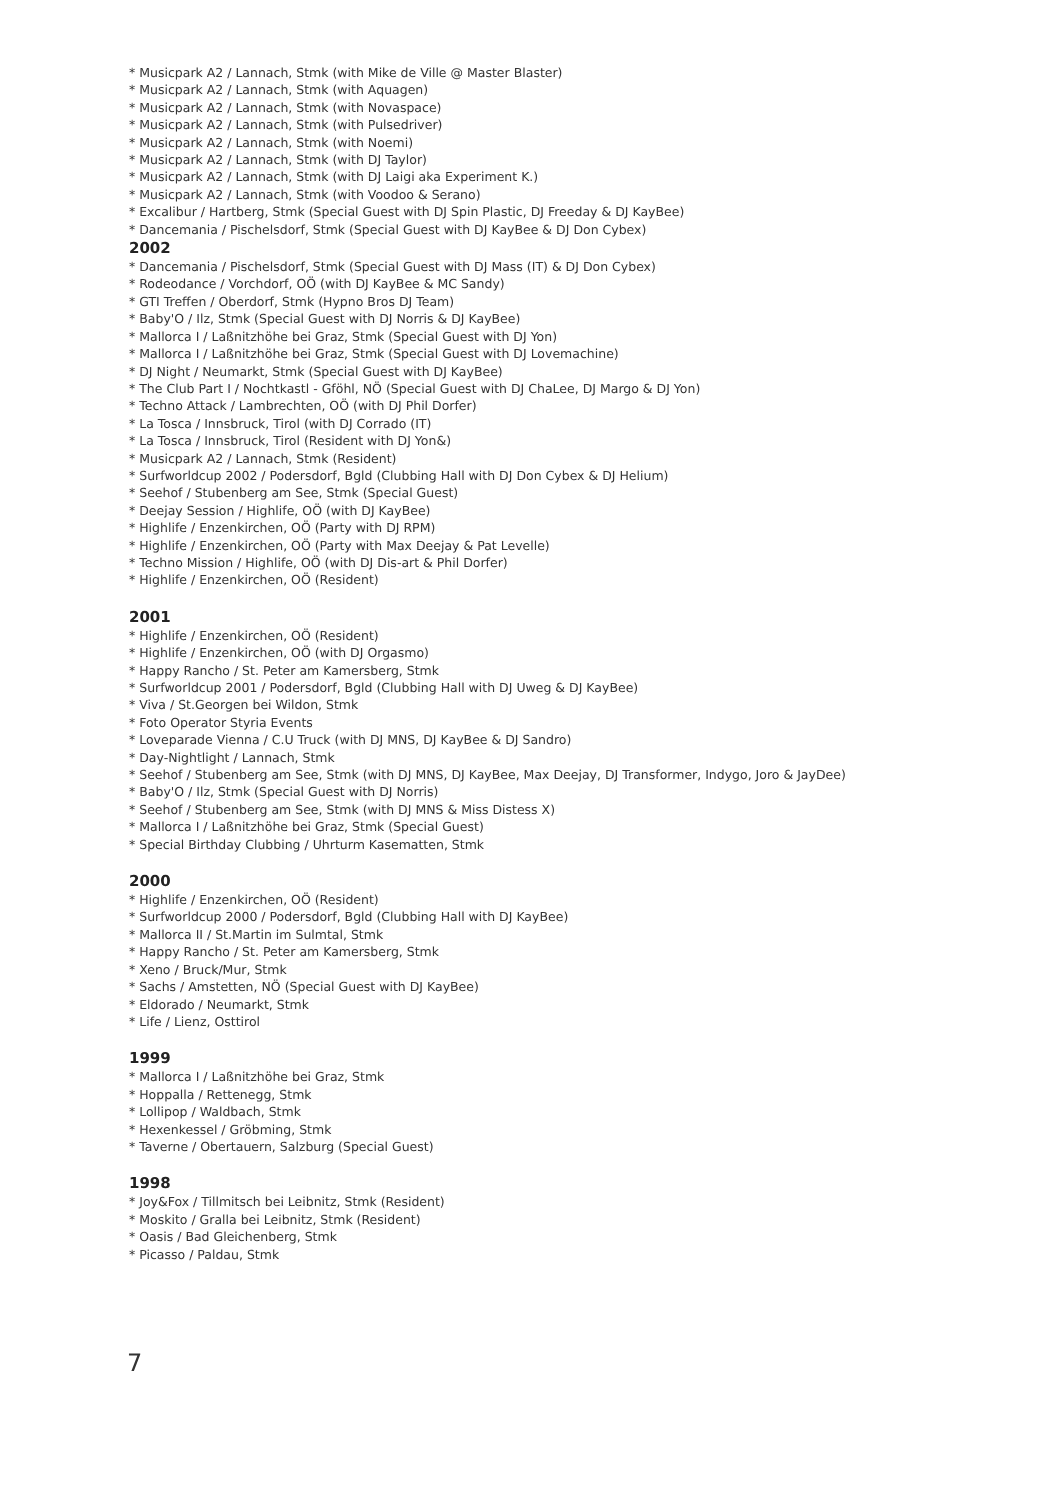* Musicpark A2 / Lannach, Stmk (with Mike de Ville @ Master Blaster)
* Musicpark A2 / Lannach, Stmk (with Aquagen)
* Musicpark A2 / Lannach, Stmk (with Novaspace)
* Musicpark A2 / Lannach, Stmk (with Pulsedriver)
* Musicpark A2 / Lannach, Stmk (with Noemi)
* Musicpark A2 / Lannach, Stmk (with DJ Taylor)
* Musicpark A2 / Lannach, Stmk (with DJ Laigi aka Experiment K.)
* Musicpark A2 / Lannach, Stmk (with Voodoo & Serano)
* Excalibur / Hartberg, Stmk (Special Guest with DJ Spin Plastic, DJ Freeday & DJ KayBee)
* Dancemania / Pischelsdorf, Stmk (Special Guest with DJ KayBee & DJ Don Cybex)
2002
* Dancemania / Pischelsdorf, Stmk (Special Guest with DJ Mass (IT) & DJ Don Cybex)
* Rodeodance / Vorchdorf, OÖ (with DJ KayBee & MC Sandy)
* GTI Treffen / Oberdorf, Stmk (Hypno Bros DJ Team)
* Baby'O / Ilz, Stmk (Special Guest with DJ Norris & DJ KayBee)
* Mallorca I / Laßnitzhöhe bei Graz, Stmk (Special Guest with DJ Yon)
* Mallorca I / Laßnitzhöhe bei Graz, Stmk (Special Guest with DJ Lovemachine)
* DJ Night / Neumarkt, Stmk (Special Guest with DJ KayBee)
* The Club Part I / Nochtkastl - Gföhl, NÖ (Special Guest with DJ ChaLee, DJ Margo & DJ Yon)
* Techno Attack / Lambrechten, OÖ (with DJ Phil Dorfer)
* La Tosca / Innsbruck, Tirol (with DJ Corrado (IT)
* La Tosca / Innsbruck, Tirol (Resident with DJ Yon&)
* Musicpark A2 / Lannach, Stmk (Resident)
* Surfworldcup 2002 / Podersdorf, Bgld (Clubbing Hall with DJ Don Cybex & DJ Helium)
* Seehof / Stubenberg am See, Stmk (Special Guest)
* Deejay Session / Highlife, OÖ (with DJ KayBee)
* Highlife / Enzenkirchen, OÖ (Party with DJ RPM)
* Highlife / Enzenkirchen, OÖ (Party with Max Deejay & Pat Levelle)
* Techno Mission / Highlife, OÖ (with DJ Dis-art & Phil Dorfer)
* Highlife / Enzenkirchen, OÖ (Resident)
2001
* Highlife / Enzenkirchen, OÖ (Resident)
* Highlife / Enzenkirchen, OÖ (with DJ Orgasmo)
* Happy Rancho / St. Peter am Kamersberg, Stmk
* Surfworldcup 2001 / Podersdorf, Bgld (Clubbing Hall with DJ Uweg & DJ KayBee)
* Viva / St.Georgen bei Wildon, Stmk
* Foto Operator Styria Events
* Loveparade Vienna / C.U Truck (with DJ MNS, DJ KayBee & DJ Sandro)
* Day-Nightlight / Lannach, Stmk
* Seehof / Stubenberg am See, Stmk (with DJ MNS, DJ KayBee, Max Deejay, DJ Transformer, Indygo, Joro & JayDee)
* Baby'O / Ilz, Stmk (Special Guest with DJ Norris)
* Seehof / Stubenberg am See, Stmk (with DJ MNS & Miss Distess X)
* Mallorca I / Laßnitzhöhe bei Graz, Stmk (Special Guest)
* Special Birthday Clubbing / Uhrturm Kasematten, Stmk
2000
* Highlife / Enzenkirchen, OÖ (Resident)
* Surfworldcup 2000 / Podersdorf, Bgld (Clubbing Hall with DJ KayBee)
* Mallorca II / St.Martin im Sulmtal, Stmk
* Happy Rancho / St. Peter am Kamersberg, Stmk
* Xeno / Bruck/Mur, Stmk
* Sachs / Amstetten, NÖ (Special Guest with DJ KayBee)
* Eldorado / Neumarkt, Stmk
* Life / Lienz, Osttirol
1999
* Mallorca I / Laßnitzhöhe bei Graz, Stmk
* Hoppalla / Rettenegg, Stmk
* Lollipop / Waldbach, Stmk
* Hexenkessel / Gröbming, Stmk
* Taverne / Obertauern, Salzburg (Special Guest)
1998
* Joy&Fox / Tillmitsch bei Leibnitz, Stmk (Resident)
* Moskito / Gralla bei Leibnitz, Stmk (Resident)
* Oasis / Bad Gleichenberg, Stmk
* Picasso / Paldau, Stmk
7